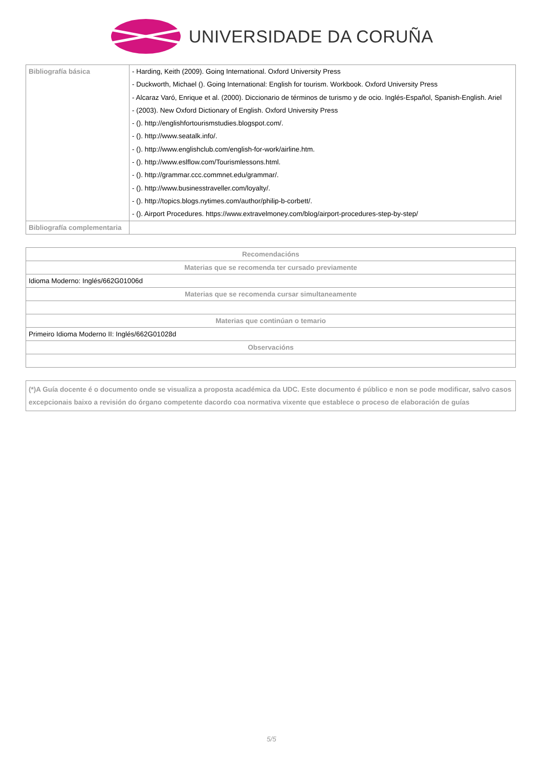UNIVERSIDADE DA CORUÑA
| Bibliografía básica | - Harding, Keith (2009). Going International. Oxford University Press - Duckworth, Michael (). Going International: English for tourism. Workbook. Oxford University Press - Alcaraz Varó, Enrique et al. (2000). Diccionario de términos de turismo y de ocio. Inglés-Español, Spanish-English. Ariel - (2003). New Oxford Dictionary of English. Oxford University Press - (). http://englishfortourismstudies.blogspot.com/. - (). http://www.seatalk.info/. - (). http://www.englishclub.com/english-for-work/airline.htm. - (). http://www.eslflow.com/Tourismlessons.html. - (). http://grammar.ccc.commnet.edu/grammar/. - (). http://www.businesstraveller.com/loyalty/. - (). http://topics.blogs.nytimes.com/author/philip-b-corbett/. - (). Airport Procedures. https://www.extravelmoney.com/blog/airport-procedures-step-by-step/ |
| Bibliografía complementaria | |
| Recomendacións |
| Materias que se recomenda ter cursado previamente |
| Idioma Moderno: Inglés/662G01006d |
| Materias que se recomenda cursar simultaneamente |
| Materias que continúan o temario |
| Primeiro Idioma Moderno II: Inglés/662G01028d |
| Observacións |
| (*)A Guía docente é o documento onde se visualiza a proposta académica da UDC. Este documento é público e non se pode modificar, salvo casos excepcionais baixo a revisión do órgano competente dacordo coa normativa vixente que establece o proceso de elaboración de guías |
5/5